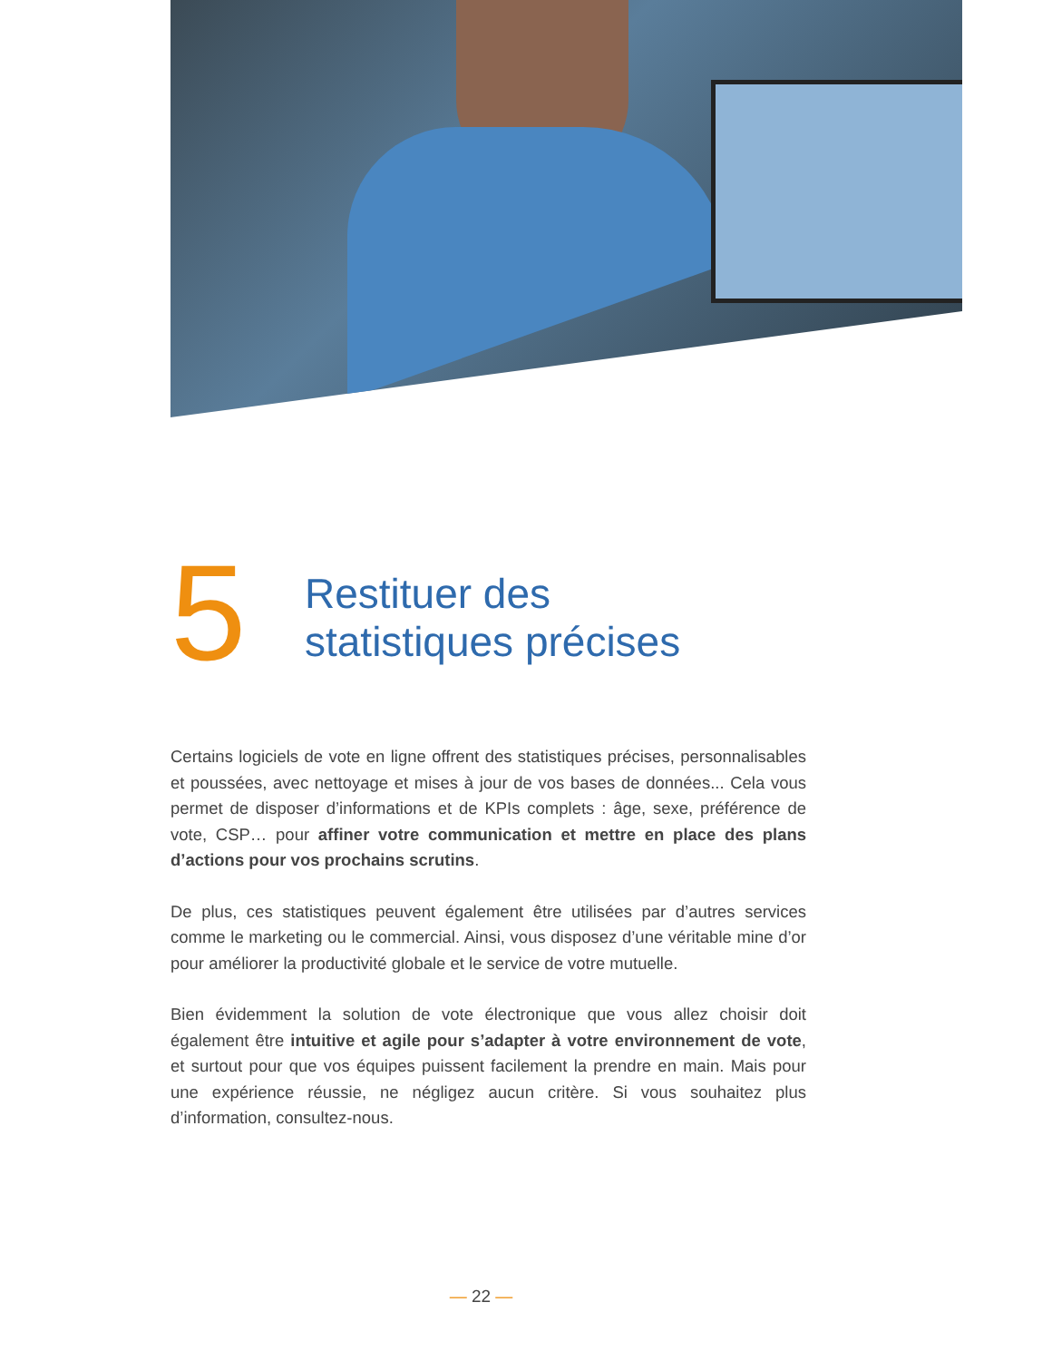5
Restituer des
statistiques précises
Certains logiciels de vote en ligne offrent des statistiques précises, personnalisables et poussées, avec nettoyage et mises à jour de vos bases de données... Cela vous permet de disposer d’informations et de KPIs complets : âge, sexe, préférence de vote, CSP… pour affiner votre communication et mettre en place des plans d’actions pour vos prochains scrutins.
De plus, ces statistiques peuvent également être utilisées par d’autres services comme le marketing ou le commercial. Ainsi, vous disposez d’une véritable mine d’or pour améliorer la productivité globale et le service de votre mutuelle.
Bien évidemment la solution de vote électronique que vous allez choisir doit également être intuitive et agile pour s’adapter à votre environnement de vote, et surtout pour que vos équipes puissent facilement la prendre en main. Mais pour une expérience réussie, ne négligez aucun critère. Si vous souhaitez plus d’information, consultez-nous.
— 22 —